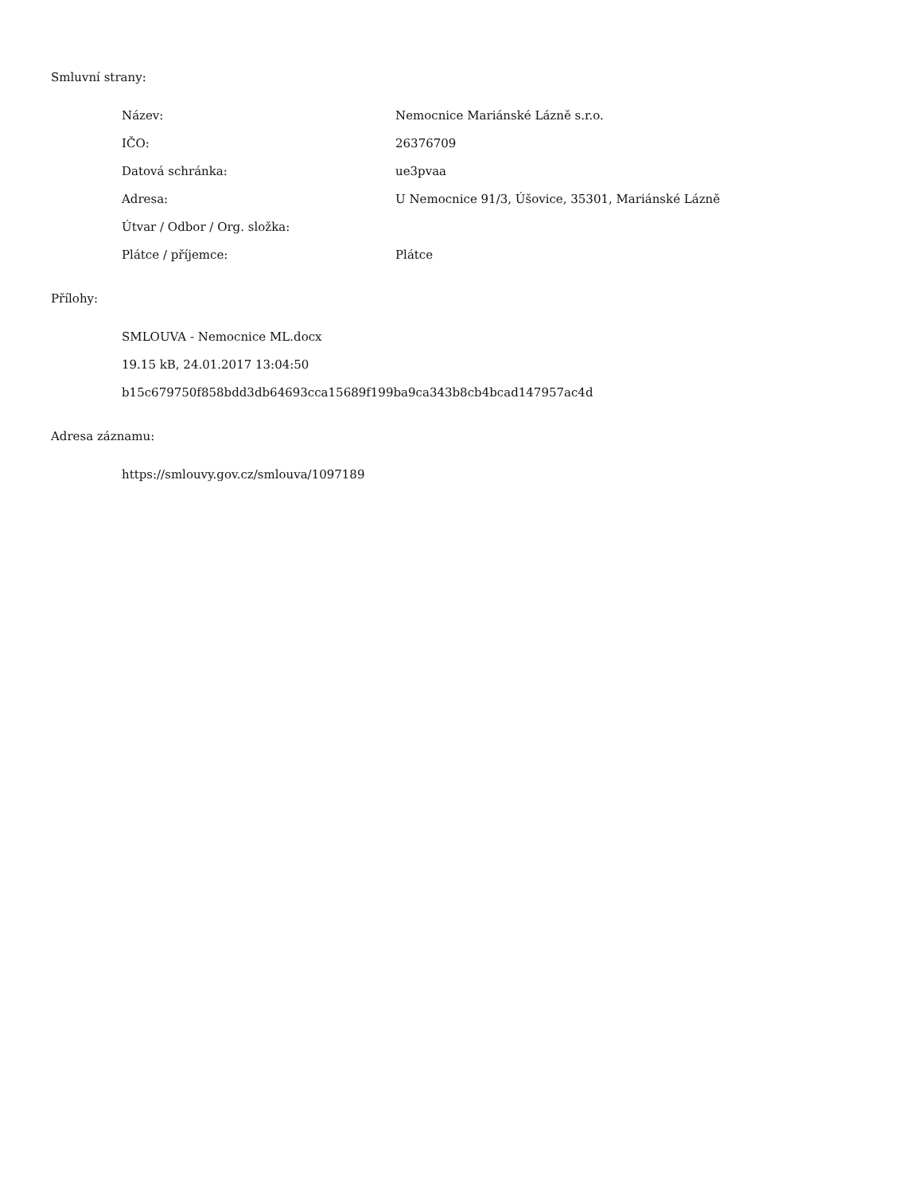Smluvní strany:
| Název: | Nemocnice Mariánské Lázně s.r.o. |
| IČO: | 26376709 |
| Datová schránka: | ue3pvaa |
| Adresa: | U Nemocnice 91/3, Úšovice, 35301, Mariánské Lázně |
| Útvar / Odbor / Org. složka: | |
| Plátce / příjemce: | Plátce |
Přílohy:
SMLOUVA - Nemocnice ML.docx
19.15 kB, 24.01.2017 13:04:50
b15c679750f858bdd3db64693cca15689f199ba9ca343b8cb4bcad147957ac4d
Adresa záznamu:
https://smlouvy.gov.cz/smlouva/1097189